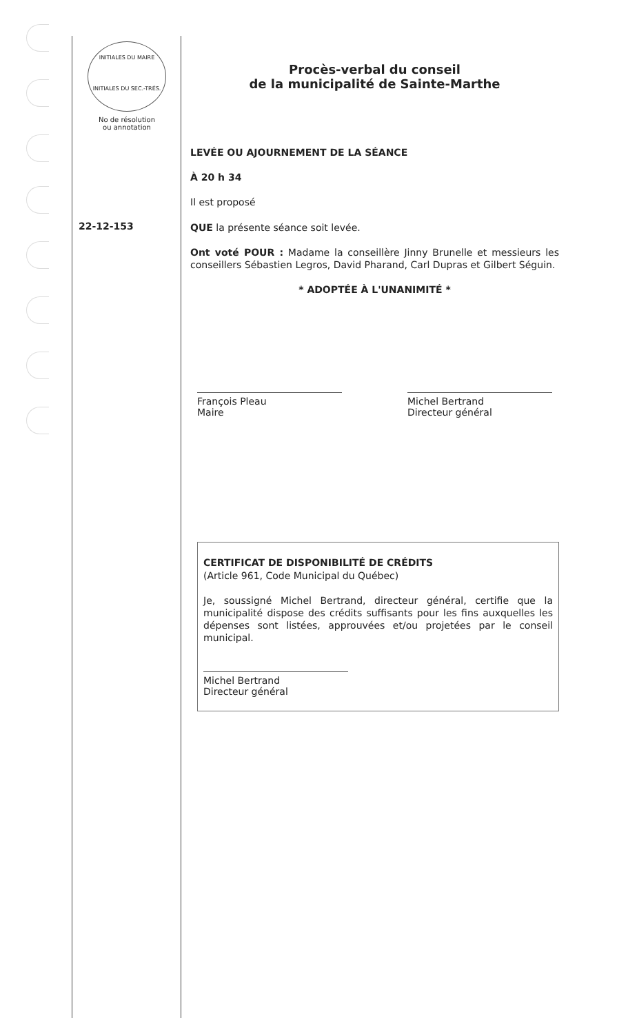INITIALES DU MAIRE
INITIALES DU SEC.-TRÉS.
No de résolution
ou annotation
22-12-153
Procès-verbal du conseil
de la municipalité de Sainte-Marthe
LEVÉE OU AJOURNEMENT DE LA SÉANCE
À 20 h 34
Il est proposé
QUE la présente séance soit levée.
Ont voté POUR : Madame la conseillère Jinny Brunelle et messieurs les conseillers Sébastien Legros, David Pharand, Carl Dupras et Gilbert Séguin.
* ADOPTÉE À L'UNANIMITÉ *
François Pleau
Maire
Michel Bertrand
Directeur général
CERTIFICAT DE DISPONIBILITÉ DE CRÉDITS
(Article 961, Code Municipal du Québec)
Je, soussigné Michel Bertrand, directeur général, certifie que la municipalité dispose des crédits suffisants pour les fins auxquelles les dépenses sont listées, approuvées et/ou projetées par le conseil municipal.
Michel Bertrand
Directeur général